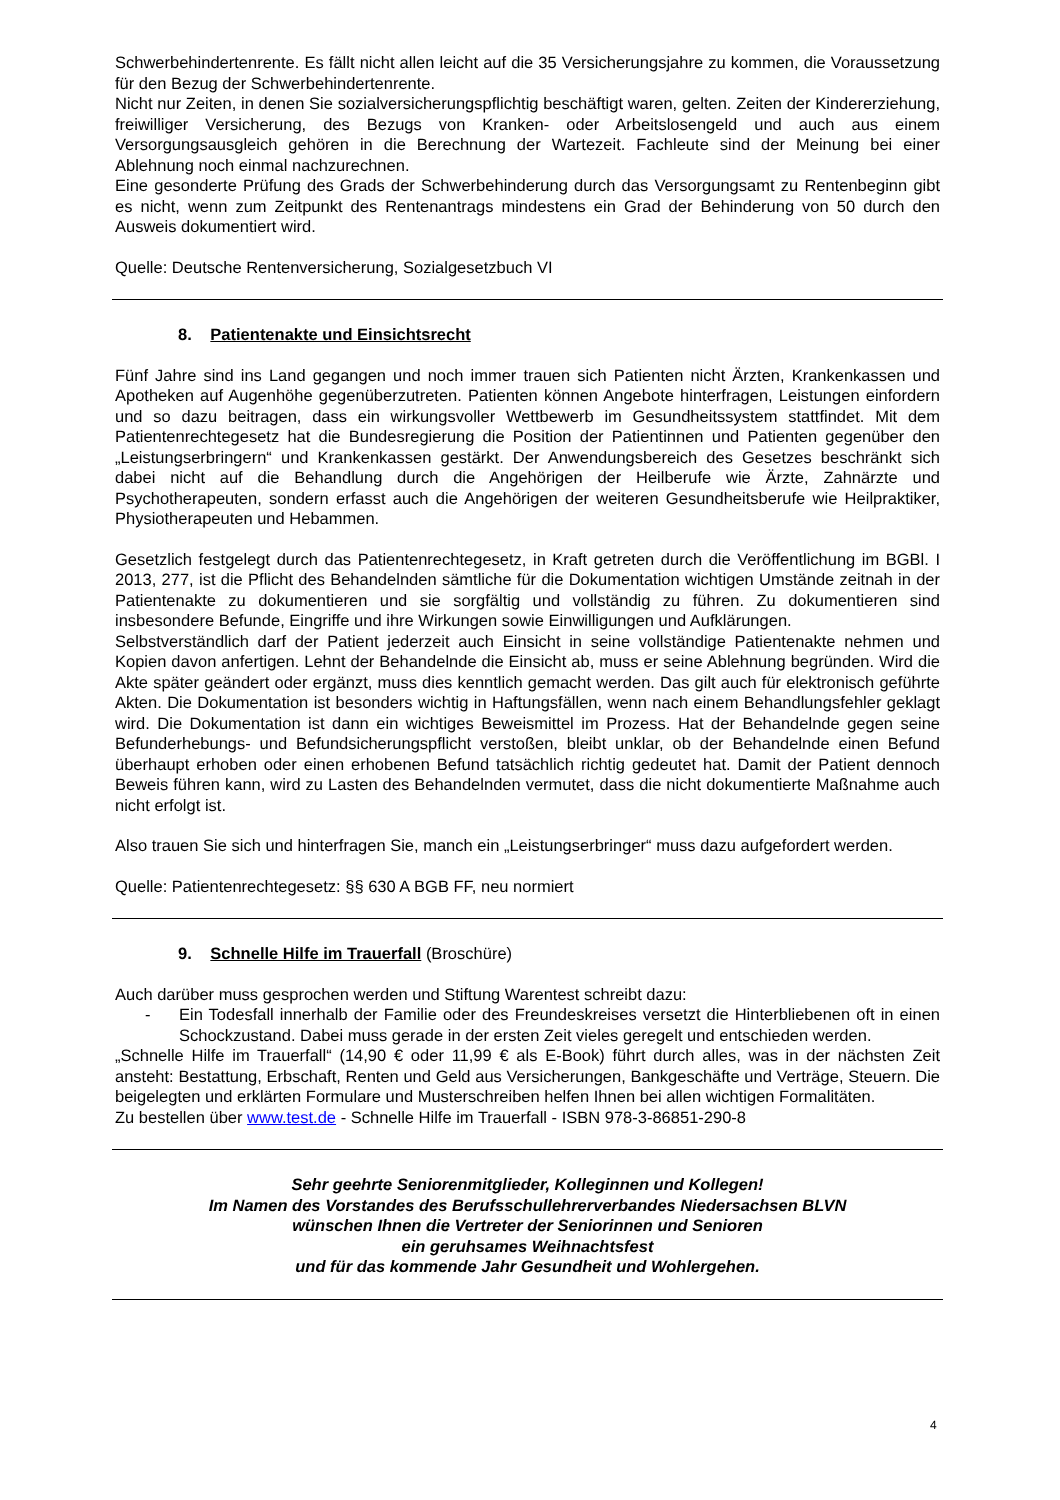Schwerbehindertenrente. Es fällt nicht allen leicht auf die 35 Versicherungsjahre zu kommen, die Voraussetzung für den Bezug der Schwerbehindertenrente.
Nicht nur Zeiten, in denen Sie sozialversicherungspflichtig beschäftigt waren, gelten. Zeiten der Kindererziehung, freiwilliger Versicherung, des Bezugs von Kranken- oder Arbeitslosengeld und auch aus einem Versorgungsausgleich gehören in die Berechnung der Wartezeit. Fachleute sind der Meinung bei einer Ablehnung noch einmal nachzurechnen.
Eine gesonderte Prüfung des Grads der Schwerbehinderung durch das Versorgungsamt zu Rentenbeginn gibt es nicht, wenn zum Zeitpunkt des Rentenantrags mindestens ein Grad der Behinderung von 50 durch den Ausweis dokumentiert wird.
Quelle: Deutsche Rentenversicherung, Sozialgesetzbuch VI
8. Patientenakte und Einsichtsrecht
Fünf Jahre sind ins Land gegangen und noch immer trauen sich Patienten nicht Ärzten, Krankenkassen und Apotheken auf Augenhöhe gegenüberzutreten. Patienten können Angebote hinterfragen, Leistungen einfordern und so dazu beitragen, dass ein wirkungsvoller Wettbewerb im Gesundheitssystem stattfindet. Mit dem Patientenrechtegesetz hat die Bundesregierung die Position der Patientinnen und Patienten gegenüber den „Leistungserbringern“ und Krankenkassen gestärkt. Der Anwendungsbereich des Gesetzes beschränkt sich dabei nicht auf die Behandlung durch die Angehörigen der Heilberufe wie Ärzte, Zahnärzte und Psychotherapeuten, sondern erfasst auch die Angehörigen der weiteren Gesundheitsberufe wie Heilpraktiker, Physiotherapeuten und Hebammen.
Gesetzlich festgelegt durch das Patientenrechtegesetz, in Kraft getreten durch die Veröffentlichung im BGBl. I 2013, 277, ist die Pflicht des Behandelnden sämtliche für die Dokumentation wichtigen Umstände zeitnah in der Patientenakte zu dokumentieren und sie sorgfältig und vollständig zu führen. Zu dokumentieren sind insbesondere Befunde, Eingriffe und ihre Wirkungen sowie Einwilligungen und Aufklärungen.
Selbstverständlich darf der Patient jederzeit auch Einsicht in seine vollständige Patientenakte nehmen und Kopien davon anfertigen. Lehnt der Behandelnde die Einsicht ab, muss er seine Ablehnung begründen. Wird die Akte später geändert oder ergänzt, muss dies kenntlich gemacht werden. Das gilt auch für elektronisch geführte Akten. Die Dokumentation ist besonders wichtig in Haftungsfällen, wenn nach einem Behandlungsfehler geklagt wird. Die Dokumentation ist dann ein wichtiges Beweismittel im Prozess. Hat der Behandelnde gegen seine Befunderhebungs- und Befundsicherungspflicht verstoßen, bleibt unklar, ob der Behandelnde einen Befund überhaupt erhoben oder einen erhobenen Befund tatsächlich richtig gedeutet hat. Damit der Patient dennoch Beweis führen kann, wird zu Lasten des Behandelnden vermutet, dass die nicht dokumentierte Maßnahme auch nicht erfolgt ist.
Also trauen Sie sich und hinterfragen Sie, manch ein „Leistungserbringer“ muss dazu aufgefordert werden.
Quelle: Patientenrechtegesetz: §§ 630 A BGB FF, neu normiert
9. Schnelle Hilfe im Trauerfall (Broschüre)
Auch darüber muss gesprochen werden und Stiftung Warentest schreibt dazu:
- Ein Todesfall innerhalb der Familie oder des Freundeskreises versetzt die Hinterbliebenen oft in einen Schockzustand. Dabei muss gerade in der ersten Zeit vieles geregelt und entschieden werden.
„Schnelle Hilfe im Trauerfall“ (14,90 € oder 11,99 € als E-Book) führt durch alles, was in der nächsten Zeit ansteht: Bestattung, Erbschaft, Renten und Geld aus Versicherungen, Bankgeschäfte und Verträge, Steuern. Die beigelegten und erklärten Formulare und Musterschreiben helfen Ihnen bei allen wichtigen Formalitäten.
Zu bestellen über www.test.de - Schnelle Hilfe im Trauerfall - ISBN 978-3-86851-290-8
Sehr geehrte Seniorenmitglieder, Kolleginnen und Kollegen!
Im Namen des Vorstandes des Berufsschullehrerverbandes Niedersachsen BLVN
wünschen Ihnen die Vertreter der Seniorinnen und Senioren
ein geruhsames Weihnachtsfest
und für das kommende Jahr Gesundheit und Wohlergehen.
4